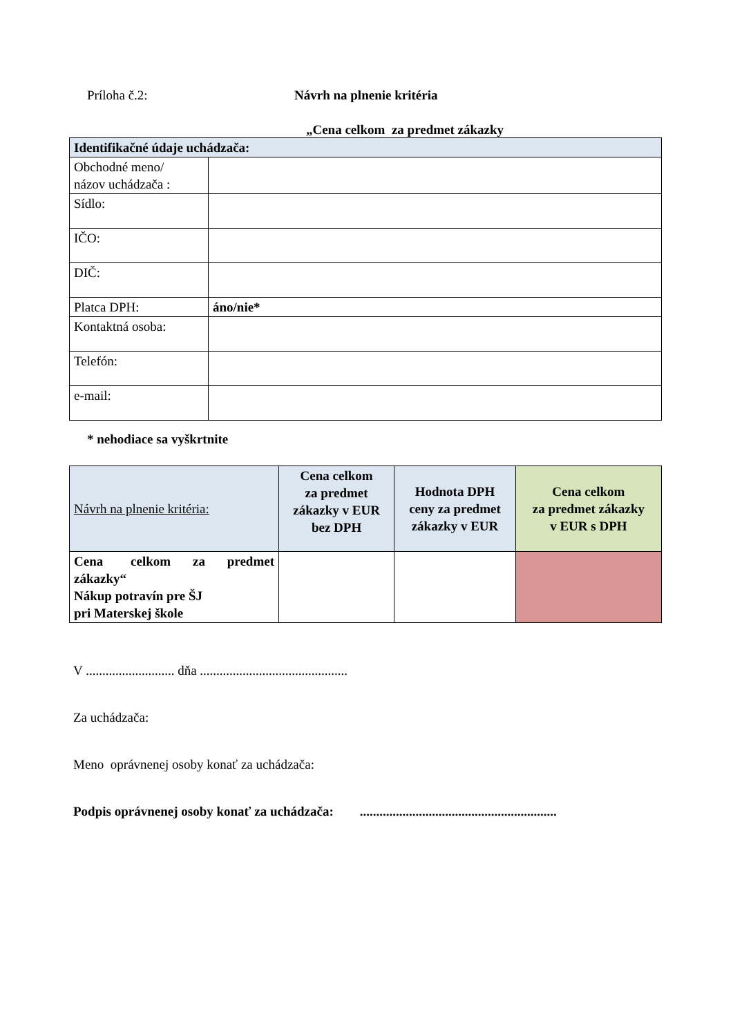Príloha č.2: Návrh na plnenie kritéria
„Cena celkom za predmet zákazky
| Identifikačné údaje uchádzača: | |
| Obchodné meno/ názov uchádzača : | |
| Sídlo: | |
| IČO: | |
| DIČ: | |
| Platca DPH: | áno/nie* |
| Kontaktná osoba: | |
| Telefón: | |
| e-mail: | |
* nehodiace sa vyškrtnite
| Návrh na plnenie kritéria: | Cena celkom za predmet zákazky v EUR bez DPH | Hodnota DPH ceny za predmet zákazky v EUR | Cena celkom za predmet zákazky v EUR s DPH |
| Cena celkom za predmet zákazky“ Nákup potravín pre ŠJ pri Materskej škole | | | |
V ........................... dňa .............................................
Za uchádzača:
Meno oprávnenej osoby konať za uchádzača:
Podpis oprávnenej osoby konať za uchádzača: ............................................................